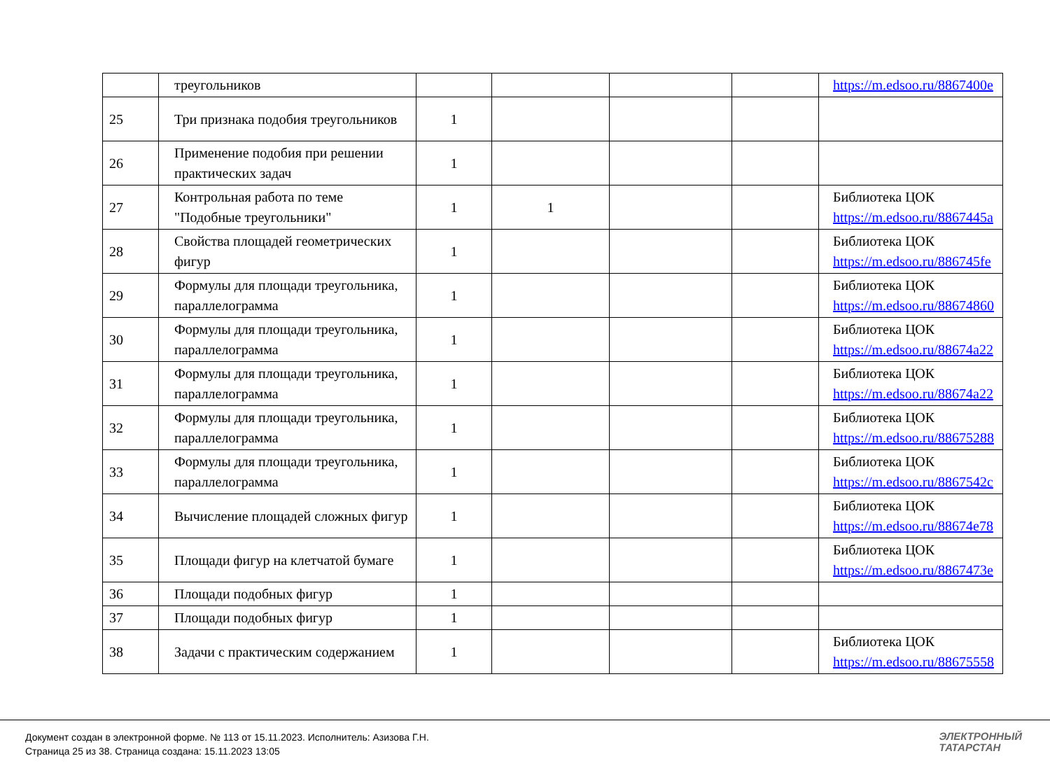| | треугольников | | | | | https://m.edsoo.ru/8867400e |
| 25 | Три признака подобия треугольников | 1 | | | | |
| 26 | Применение подобия при решении практических задач | 1 | | | | |
| 27 | Контрольная работа по теме "Подобные треугольники" | 1 | 1 | | | Библиотека ЦОК https://m.edsoo.ru/8867445a |
| 28 | Свойства площадей геометрических фигур | 1 | | | | Библиотека ЦОК https://m.edsoo.ru/886745fe |
| 29 | Формулы для площади треугольника, параллелограмма | 1 | | | | Библиотека ЦОК https://m.edsoo.ru/88674860 |
| 30 | Формулы для площади треугольника, параллелограмма | 1 | | | | Библиотека ЦОК https://m.edsoo.ru/88674a22 |
| 31 | Формулы для площади треугольника, параллелограмма | 1 | | | | Библиотека ЦОК https://m.edsoo.ru/88674a22 |
| 32 | Формулы для площади треугольника, параллелограмма | 1 | | | | Библиотека ЦОК https://m.edsoo.ru/88675288 |
| 33 | Формулы для площади треугольника, параллелограмма | 1 | | | | Библиотека ЦОК https://m.edsoo.ru/8867542c |
| 34 | Вычисление площадей сложных фигур | 1 | | | | Библиотека ЦОК https://m.edsoo.ru/88674e78 |
| 35 | Площади фигур на клетчатой бумаге | 1 | | | | Библиотека ЦОК https://m.edsoo.ru/8867473e |
| 36 | Площади подобных фигур | 1 | | | | |
| 37 | Площади подобных фигур | 1 | | | | |
| 38 | Задачи с практическим содержанием | 1 | | | | Библиотека ЦОК https://m.edsoo.ru/88675558 |
Документ создан в электронной форме. № 113 от 15.11.2023. Исполнитель: Азизова Г.Н.
Страница 25 из 38. Страница создана: 15.11.2023 13:05
ЭЛЕКТРОННЫЙ
ТАТАРСТАН